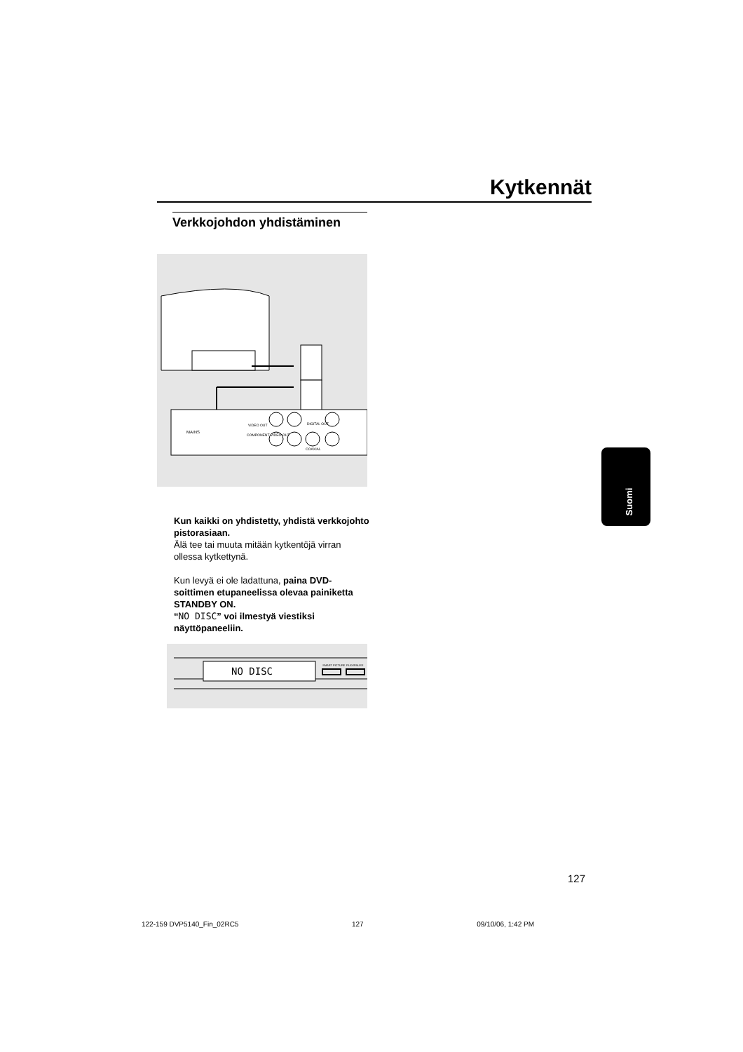Kytkennät
Verkkojohdon yhdistäminen
MAINS
VIDEO OUT
COMPONENT VIDEO OUT
DIGITAL OUT
COAXIAL
Kun kaikki on yhdistetty, yhdistä verkkojohto pistorasiaan.
Älä tee tai muuta mitään kytkentöjä virran ollessa kytkettynä.
Kun levyä ei ole ladattuna, paina DVD-soittimen etupaneelissa olevaa painiketta STANDBY ON.
“NO DISC” voi ilmestyä viestiksi näyttöpaneeliin.
NO DISC
SMART PICTURE
PLAY/PAUSE
Suomi
127
122-159 DVP5140_Fin_02RC5 127 09/10/06, 1:42 PM